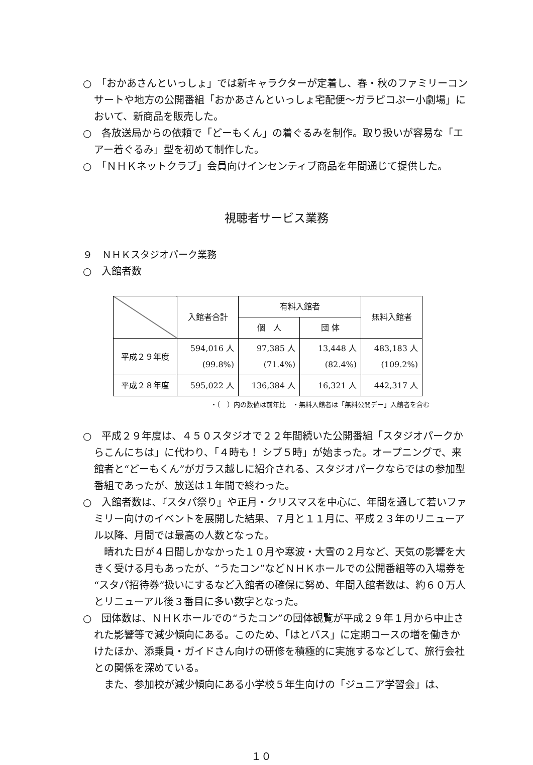○　「おかあさんといっしょ」では新キャラクターが定着し、春・秋のファミリーコンサートや地方の公開番組「おかあさんといっしょ宅配便～ガラピコぷー小劇場」において、新商品を販売した。
○　各放送局からの依頼で「どーもくん」の着ぐるみを制作。取り扱いが容易な「エアー着ぐるみ」型を初めて制作した。
○　「ＮＨＫネットクラブ」会員向けインセンティブ商品を年間通じて提供した。
視聴者サービス業務
９　ＮＨＫスタジオパーク業務
○　入館者数
| | 入館者合計 | 有料入館者 | | 無料入館者 |
| --- | --- | --- | --- | --- |
| | | 個 人 | 団 体 | |
| 平成２９年度 | 594,016 人 (99.8%) | 97,385 人 (71.4%) | 13,448 人 (82.4%) | 483,183 人 (109.2%) |
| 平成２８年度 | 595,022 人 | 136,384 人 | 16,321 人 | 442,317 人 |
・（　）内の数値は前年比　・無料入館者は「無料公開デー」入館者を含む
○　平成２９年度は、４５０スタジオで２２年間続いた公開番組「スタジオパークからこんにちは」に代わり、「４時も！ シブ５時」が始まった。オープニングで、来館者と“どーもくん”がガラス越しに紹介される、スタジオパークならではの参加型番組であったが、放送は１年間で終わった。
○　入館者数は、『スタパ祭り』や正月・クリスマスを中心に、年間を通して若いファミリー向けのイベントを展開した結果、７月と１１月に、平成２３年のリニューアル以降、月間では最高の人数となった。
晴れた日が４日間しかなかった１０月や寒波・大雪の２月など、天気の影響を大きく受ける月もあったが、“うたコン”などＮＨＫホールでの公開番組等の入場券を“スタパ招待券”扱いにするなど入館者の確保に努め、年間入館者数は、約６０万人とリニューアル後３番目に多い数字となった。
○　団体数は、ＮＨＫホールでの“うたコン”の団体観覧が平成２９年１月から中止された影響等で減少傾向にある。このため、「はとバス」に定期コースの増を働きかけたほか、添乗員・ガイドさん向けの研修を積極的に実施するなどして、旅行会社との関係を深めている。
また、参加校が減少傾向にある小学校５年生向けの「ジュニア学習会」は、
１０